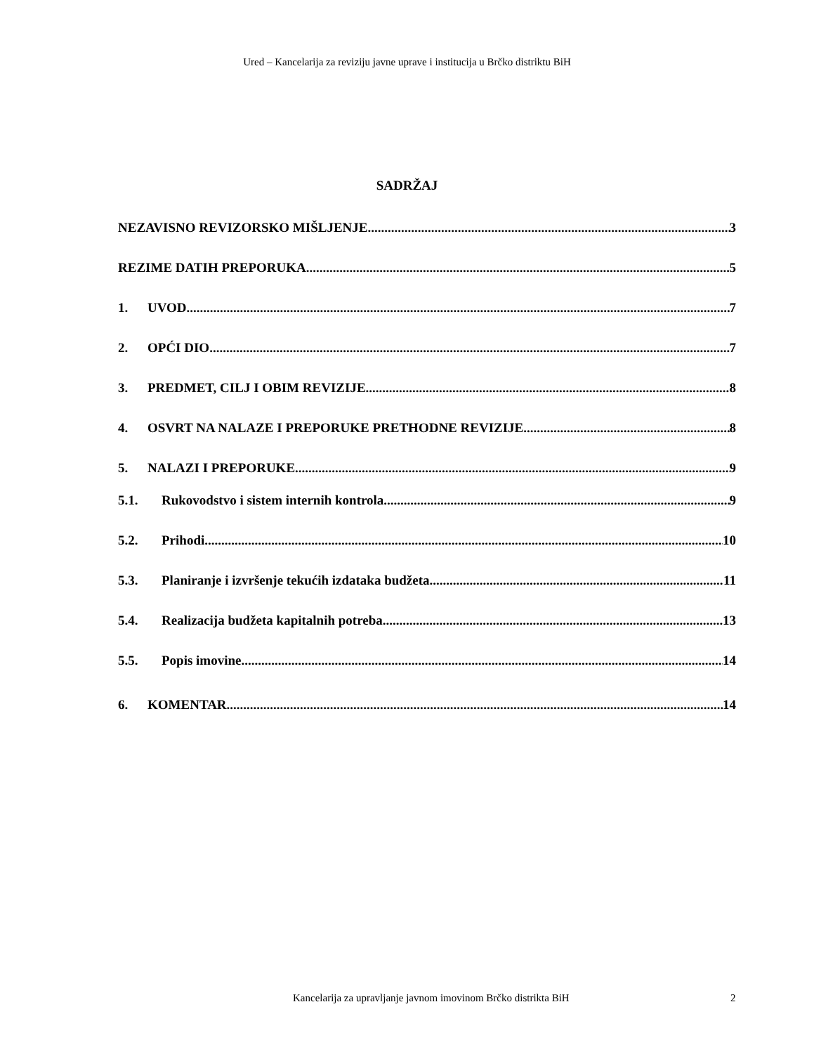Ured – Kancelarija za reviziju javne uprave i institucija u Brčko distriktu BiH
SADRŽAJ
NEZAVISNO REVIZORSKO MIŠLJENJE 3
REZIME DATIH PREPORUKA 5
1. UVOD 7
2. OPĆI DIO 7
3. PREDMET, CILJ I OBIM REVIZIJE 8
4. OSVRT NA NALAZE I PREPORUKE PRETHODNE REVIZIJE 8
5. NALAZI I PREPORUKE 9
5.1. Rukovodstvo i sistem internih kontrola 9
5.2. Prihodi 10
5.3. Planiranje i izvršenje tekućih izdataka budžeta 11
5.4. Realizacija budžeta kapitalnih potreba 13
5.5. Popis imovine 14
6. KOMENTAR 14
Kancelarija za upravljanje javnom imovinom Brčko distrikta BiH 2